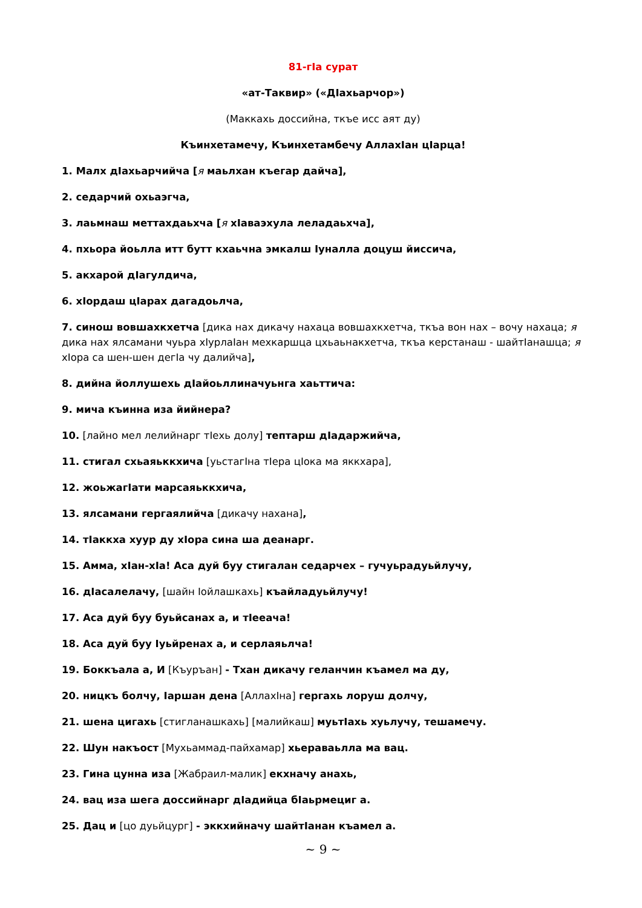81-гIа сурат
«ат-Таквир» («ДIахьарчор»)
(Маккахь доссийна, ткъе исс аят ду)
Къинхетамечу, Къинхетамбечу АллахIан цIарца!
1. Малх дIахьарчийча [я маьлхан къегар дайча],
2. седарчий охьаэгча,
3. лаьмнаш меттахдаьхча [я хIаваэхула леладаьхча],
4. пхьора йоьлла итт бутт кхаьчна эмкалш Iуналла доцуш йиссича,
5. акхарой дIагулдича,
6. хIордаш цIарах дагадоьлча,
7. синош вовшахкхетча [дика нах дикачу нахаца вовшахкхетча, ткъа вон нах – вочу нахаца; я дика нах ялсамани чуьра хIурлаIан мехкаршца цхьаьнакхетча, ткъа керстанаш - шайтIанашца; я хIора са шен-шен дегIа чу далийча],
8. дийна йоллушехь дIайоьллиначуьнга хаьттича:
9. мича къинна иза йийнера?
10. [лайно мел лелийнарг тIехь долу] тептарш дIадаржийча,
11. стигал схьаяьккхича [уьстагIна тIера цIока ма яккхара],
12. жоьжагIати марсаяьккхича,
13. ялсамани гергаялийча [дикачу нахана],
14. тIаккха хуур ду хIора сина ша деанарг.
15. Амма, хIан-хIа! Аса дуй буу стигалан седарчех – гучуьрадуьйлучу,
16. дIасалелачу, [шайн Iойлашкахь] къайладуьйлучу!
17. Аса дуй буу буьйсанах а, и тIееача!
18. Аса дуй буу Iуьйренах а, и серлаяьлча!
19. Боккъала а, И [Къуръан] - Тхан дикачу геланчин къамел ма ду,
20. ницкъ болчу, Iаршан дена [АллахIна] гергахь лоруш долчу,
21. шена цигахь [стигланашкахь] [малийкаш] муьтIахь хуьлучу, тешамечу.
22. Шун накъост [Мухьаммад-пайхамар] хьераваьлла ма вац.
23. Гина цунна иза [Жабраил-малик] екхначу анахь,
24. вац иза шега доссийнарг дIадийца бIаьрмециг а.
25. Дац и [цо дуьйцург] - эккхийначу шайтIанан къамел а.
~ 9 ~